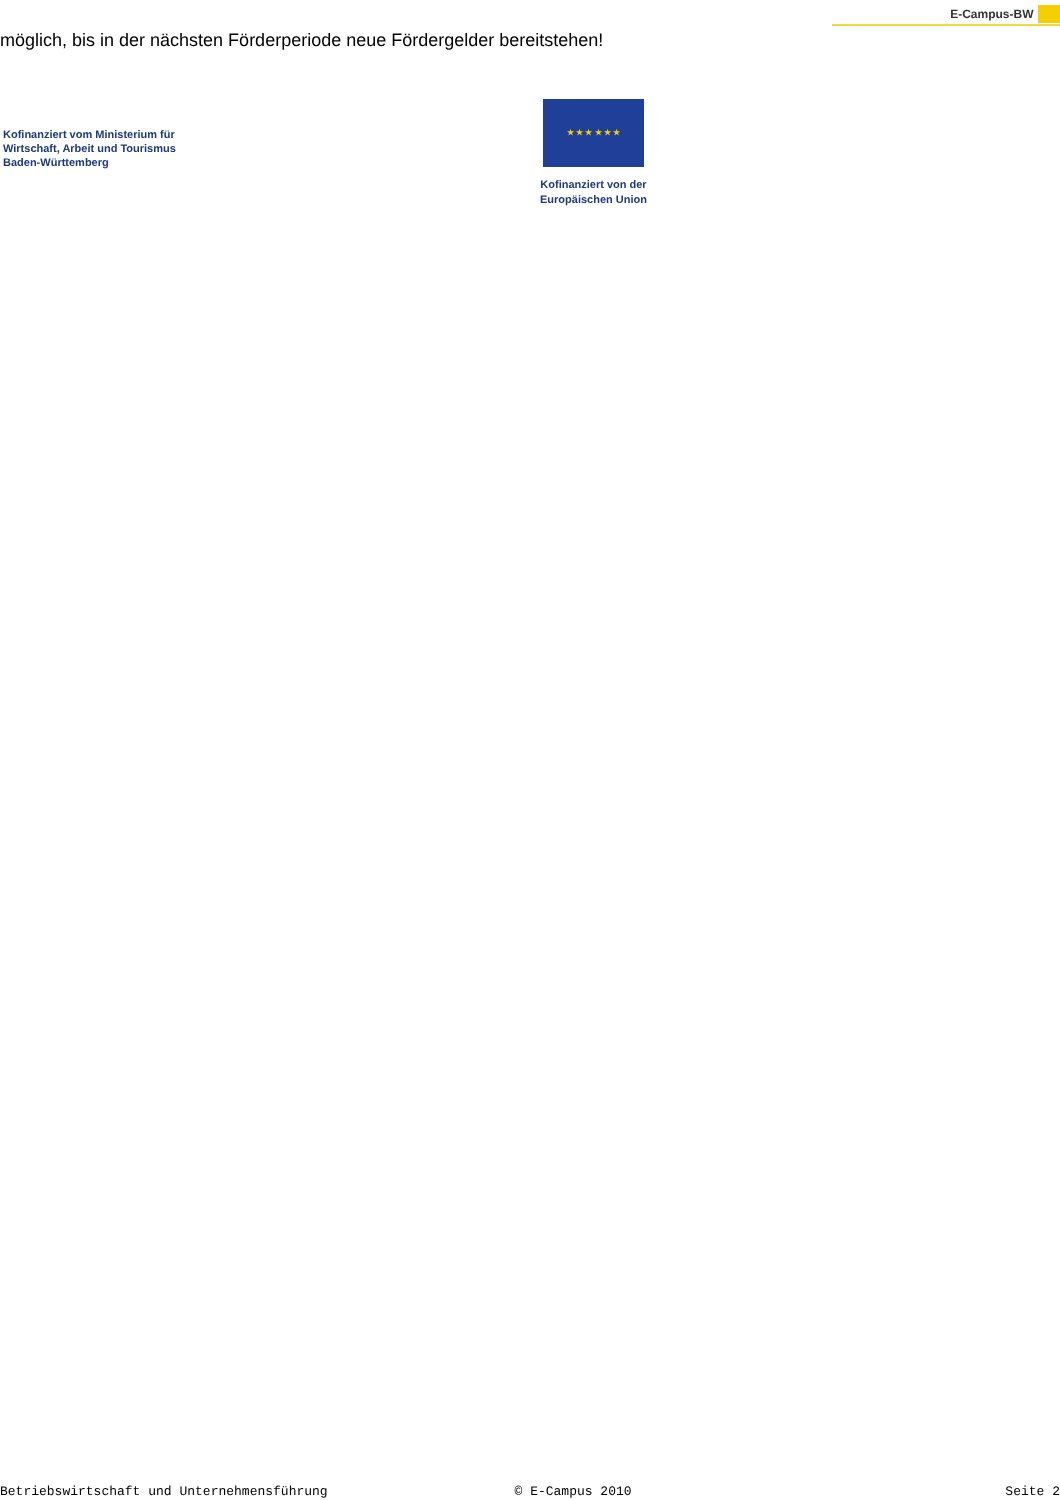E-Campus-BW
möglich, bis in der nächsten Förderperiode neue Fördergelder bereitstehen!
Kofinanziert vom Ministerium für Wirtschaft, Arbeit und Tourismus Baden-Württemberg
★ ★ ★ ★ ★ ★
Kofinanziert von der
Europäischen Union
Betriebswirtschaft und Unternehmensführung © E-Campus 2010 Seite 2